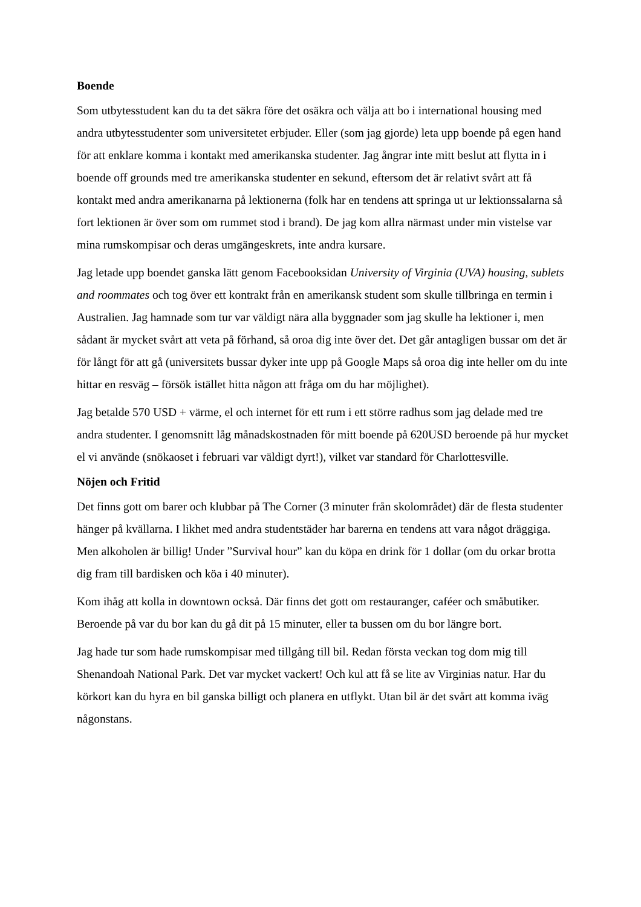Boende
Som utbytesstudent kan du ta det säkra före det osäkra och välja att bo i international housing med andra utbytesstudenter som universitetet erbjuder. Eller (som jag gjorde) leta upp boende på egen hand för att enklare komma i kontakt med amerikanska studenter. Jag ångrar inte mitt beslut att flytta in i boende off grounds med tre amerikanska studenter en sekund, eftersom det är relativt svårt att få kontakt med andra amerikanarna på lektionerna (folk har en tendens att springa ut ur lektionssalarna så fort lektionen är över som om rummet stod i brand). De jag kom allra närmast under min vistelse var mina rumskompisar och deras umgängeskrets, inte andra kursare.
Jag letade upp boendet ganska lätt genom Facebooksidan University of Virginia (UVA) housing, sublets and roommates och tog över ett kontrakt från en amerikansk student som skulle tillbringa en termin i Australien. Jag hamnade som tur var väldigt nära alla byggnader som jag skulle ha lektioner i, men sådant är mycket svårt att veta på förhand, så oroa dig inte över det. Det går antagligen bussar om det är för långt för att gå (universitets bussar dyker inte upp på Google Maps så oroa dig inte heller om du inte hittar en resväg – försök istället hitta någon att fråga om du har möjlighet).
Jag betalde 570 USD + värme, el och internet för ett rum i ett större radhus som jag delade med tre andra studenter. I genomsnitt låg månadskostnaden för mitt boende på 620USD beroende på hur mycket el vi använde (snökaoset i februari var väldigt dyrt!), vilket var standard för Charlottesville.
Nöjen och Fritid
Det finns gott om barer och klubbar på The Corner (3 minuter från skolområdet) där de flesta studenter hänger på kvällarna. I likhet med andra studentstäder har barerna en tendens att vara något dräggiga. Men alkoholen är billig! Under ”Survival hour” kan du köpa en drink för 1 dollar (om du orkar brotta dig fram till bardisken och köa i 40 minuter).
Kom ihåg att kolla in downtown också. Där finns det gott om restauranger, caféer och småbutiker. Beroende på var du bor kan du gå dit på 15 minuter, eller ta bussen om du bor längre bort.
Jag hade tur som hade rumskompisar med tillgång till bil. Redan första veckan tog dom mig till Shenandoah National Park. Det var mycket vackert! Och kul att få se lite av Virginias natur. Har du körkort kan du hyra en bil ganska billigt och planera en utflykt. Utan bil är det svårt att komma iväg någonstans.